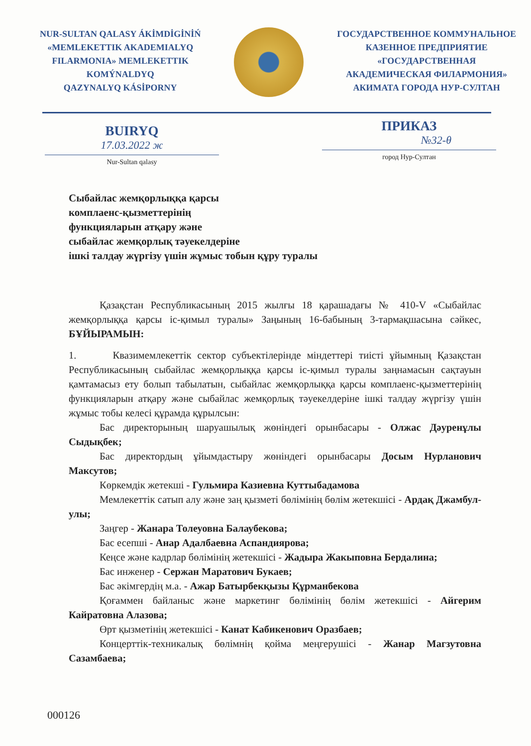NUR-SULTAN QALASY ÁKİMDİGİNİŃ
«MEMLEKETTIK AKADEMIALYQ
FILARMONIA» MEMLEKETTIK
KOMÝNALDYQ
QAZYNALYQ KÁSİPORNY
ГОСУДАРСТВЕННОЕ КОММУНАЛЬНОЕ
КАЗЕННОЕ ПРЕДПРИЯТИЕ
«ГОСУДАРСТВЕННАЯ
АКАДЕМИЧЕСКАЯ ФИЛАРМОНИЯ»
АКИМАТА ГОРОДА НУР-СУЛТАН
BUIRYQ
17.03.2022 ж
Nur-Sultan qalasy
ПРИКАЗ
№32-θ
город Нур-Султан
Сыбайлас жемқорлыққа қарсы
комплаенс-қызметтерінің
функцияларын атқару және
сыбайлас жемқорлық тәуекелдеріне
ішкі талдау жүргізу үшін жұмыс тобын құру туралы
Қазақстан Республикасының 2015 жылғы 18 қарашадағы № 410-V «Сыбайлас жемқорлыққа қарсы іс-қимыл туралы» Заңының 16-бабының 3-тармақшасына сәйкес, БҰЙЫРАМЫН:
1. Квазимемлекеттік сектор субъектілерінде міндеттері тиісті ұйымның Қазақстан Республикасының сыбайлас жемқорлыққа қарсы іс-қимыл туралы заңнамасын сақтауын қамтамасыз ету болып табылатын, сыбайлас жемқорлыққа қарсы комплаенс-қызметтерінің функцияларын атқару және сыбайлас жемқорлық тәуекелдеріне ішкі талдау жүргізу үшін жұмыс тобы келесі құрамда құрылсын:
Бас директорының шаруашылық жөніндегі орынбасары - Олжас Дәуренұлы Сыдықбек;
Бас директордың ұйымдастыру жөніндегі орынбасары Досым Нурланович Максутов;
Көркемдік жетекші - Гульмира Казиевна Куттыбадамова
Мемлекеттік сатып алу және заң қызметі бөлімінің бөлім жетекшісі - Ардақ Джамбул-улы;
Заңгер - Жанара Толеуовна Балаубекова;
Бас есепші - Анар Адалбаевна Аспандиярова;
Кеңсе және кадрлар бөлімінің жетекшісі - Жадыра Жакыповна Бердалина;
Бас инженер - Сержан Маратович Букаев;
Бас әкімгердің м.а. - Ажар Батырбекқызы Құрманбекова
Қоғаммен байланыс және маркетинг бөлімінің бөлім жетекшісі - Айгерим Кайратовна Алазова;
Өрт қызметінің жетекшісі - Канат Кабикенович Оразбаев;
Концерттік-техникалық бөлімнің қойма меңгерушісі - Жанар Магзутовна Сазамбаева;
000126